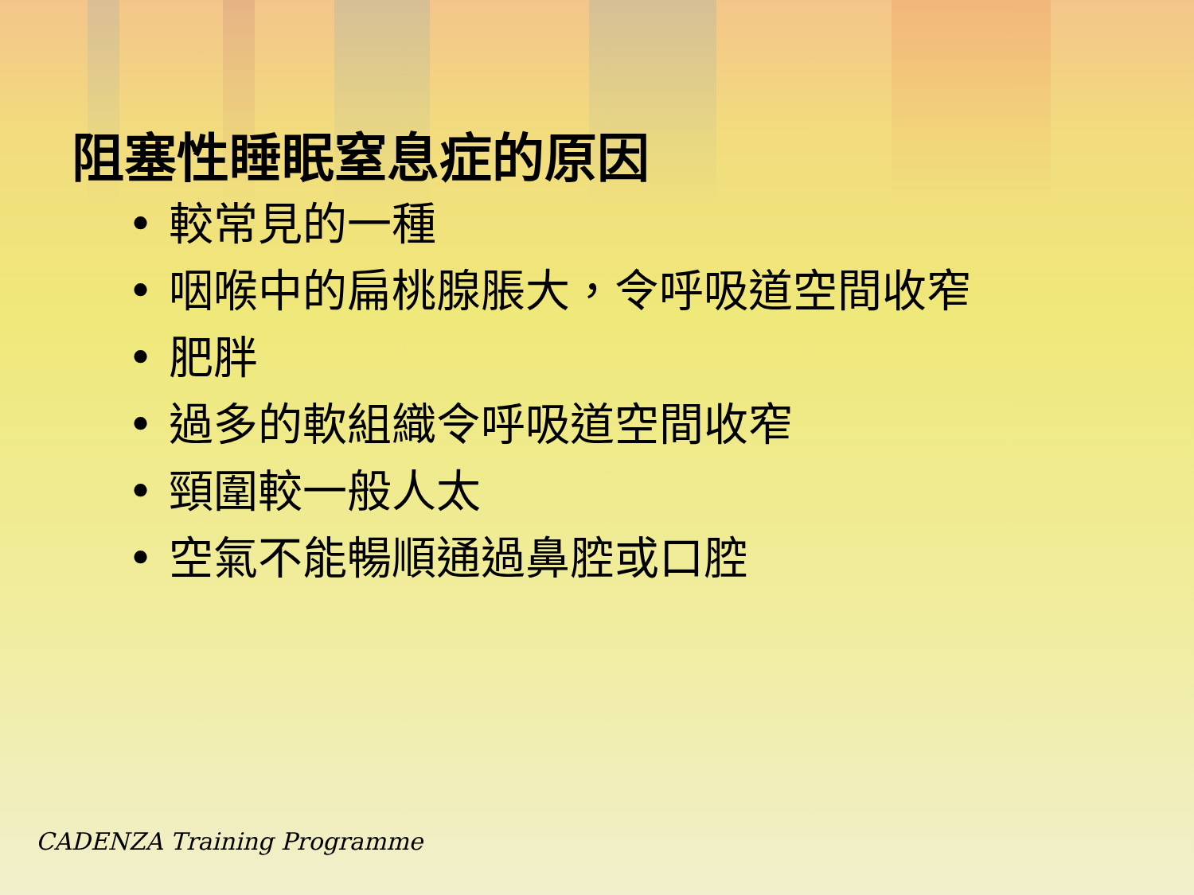阻塞性睡眠窒息症的原因
• 較常見的一種
• 咽喉中的扁桃腺脹大，令呼吸道空間收窄
• 肥胖
• 過多的軟組織令呼吸道空間收窄
• 頸圍較一般人太
• 空氣不能暢順通過鼻腔或口腔
CADENZA Training Programme